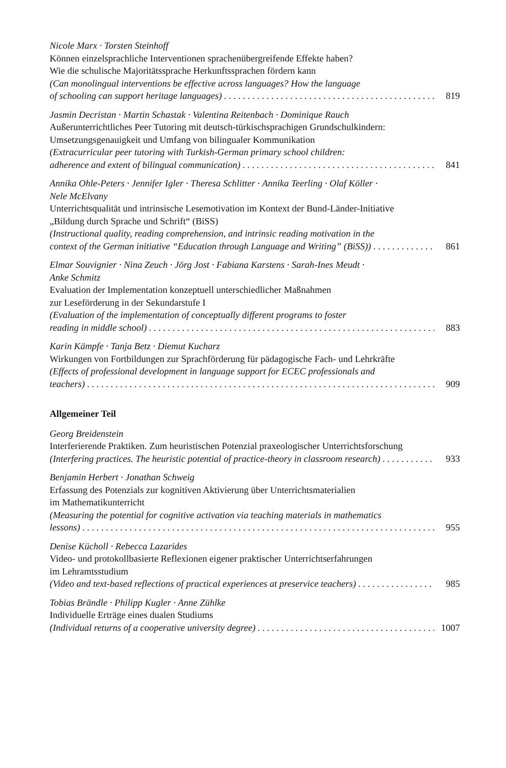Nicole Marx · Torsten Steinhoff
Können einzelsprachliche Interventionen sprachenübergreifende Effekte haben?
Wie die schulische Majoritätssprache Herkunftssprachen fördern kann
(Can monolingual interventions be effective across languages? How the language
of schooling can support heritage languages) 819
Jasmin Decristan · Martin Schastak · Valentina Reitenbach · Dominique Rauch
Außerunterrichtliches Peer Tutoring mit deutsch-türkischsprachigen Grundschulkindern:
Umsetzungsgenauigkeit und Umfang von bilingualer Kommunikation
(Extracurricular peer tutoring with Turkish-German primary school children:
adherence and extent of bilingual communication) 841
Annika Ohle-Peters · Jennifer Igler · Theresa Schlitter · Annika Teerling · Olaf Köller ·
Nele McElvany
Unterrichtsqualität und intrinsische Lesemotivation im Kontext der Bund-Länder-Initiative
„Bildung durch Sprache und Schrift“ (BiSS)
(Instructional quality, reading comprehension, and intrinsic reading motivation in the
context of the German initiative “Education through Language and Writing” (BiSS)) 861
Elmar Souvignier · Nina Zeuch · Jörg Jost · Fabiana Karstens · Sarah-Ines Meudt ·
Anke Schmitz
Evaluation der Implementation konzeptuell unterschiedlicher Maßnahmen
zur Leseförderung in der Sekundarstufe I
(Evaluation of the implementation of conceptually different programs to foster
reading in middle school) 883
Karin Kämpfe · Tanja Betz · Diemut Kucharz
Wirkungen von Fortbildungen zur Sprachförderung für pädagogische Fach- und Lehrkräfte
(Effects of professional development in language support for ECEC professionals and
teachers) 909
Allgemeiner Teil
Georg Breidenstein
Interferierende Praktiken. Zum heuristischen Potenzial praxeologischer Unterrichtsforschung
(Interfering practices. The heuristic potential of practice-theory in classroom research) 933
Benjamin Herbert · Jonathan Schweig
Erfassung des Potenzials zur kognitiven Aktivierung über Unterrichtsmaterialien
im Mathematikunterricht
(Measuring the potential for cognitive activation via teaching materials in mathematics
lessons) 955
Denise Kücholl · Rebecca Lazarides
Video- und protokollbasierte Reflexionen eigener praktischer Unterrichtserfahrungen
im Lehramtsstudium
(Video and text-based reflections of practical experiences at preservice teachers) 985
Tobias Brändle · Philipp Kugler · Anne Zühlke
Individuelle Erträge eines dualen Studiums
(Individual returns of a cooperative university degree) 1007